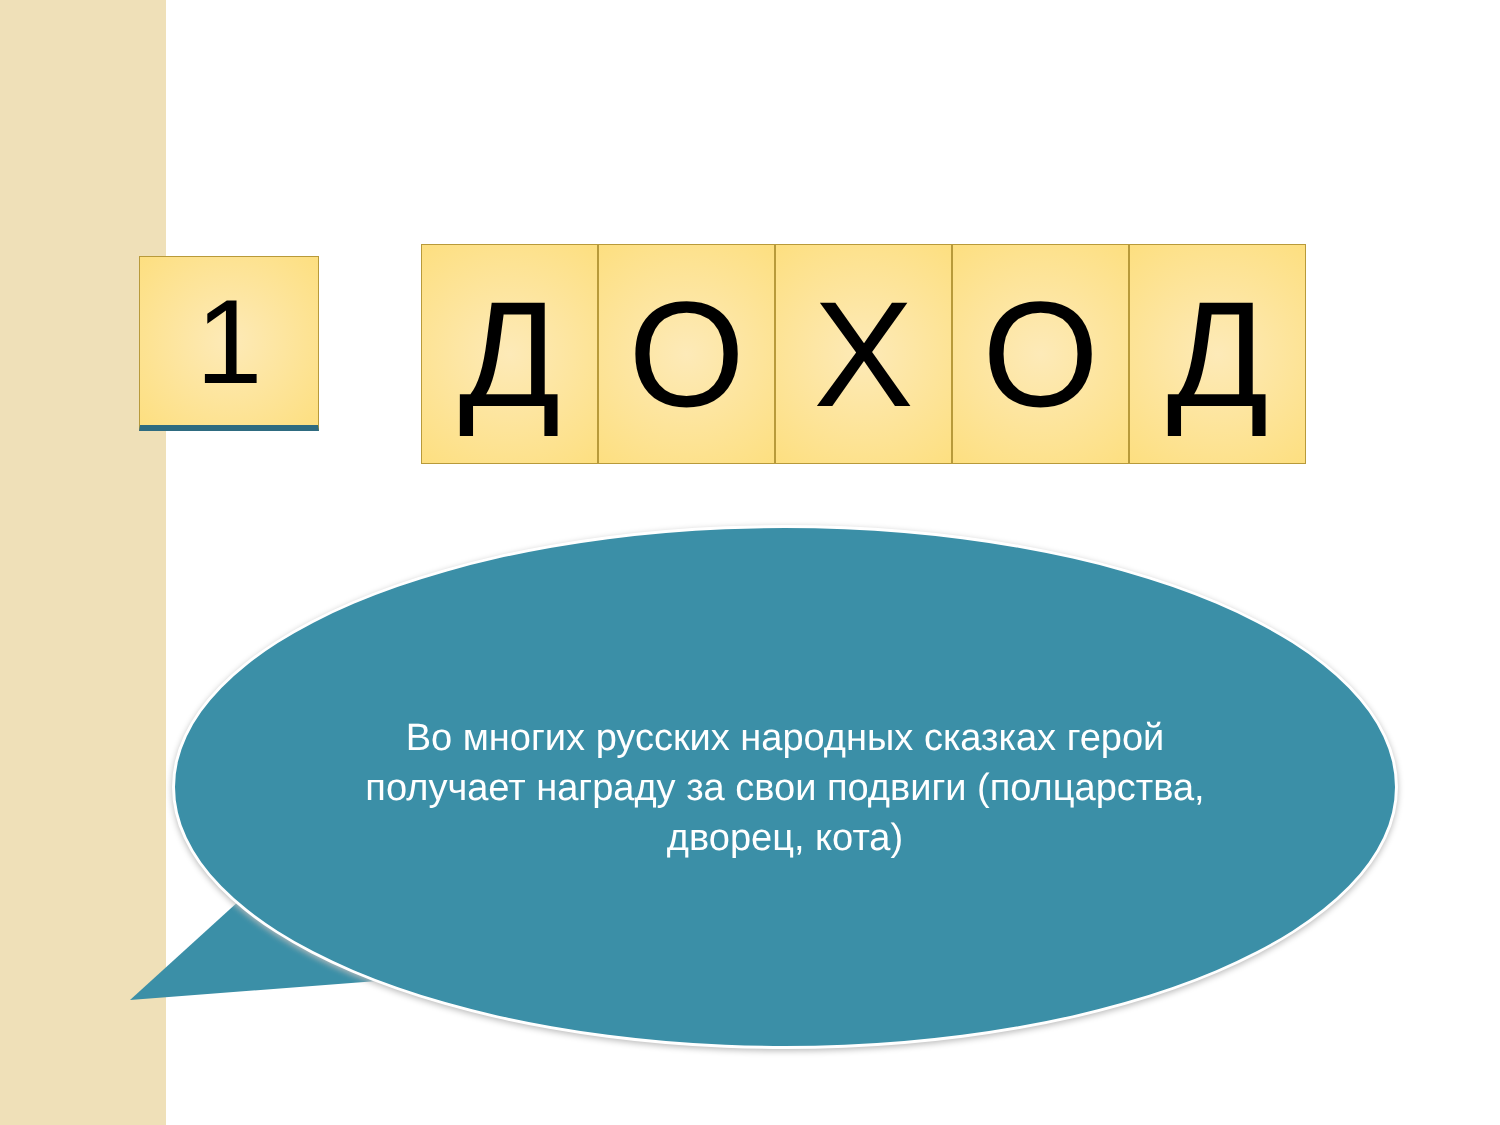1
Д О Х О Д
Во многих русских народных сказках герой получает награду за свои подвиги (полцарства, дворец, кота)